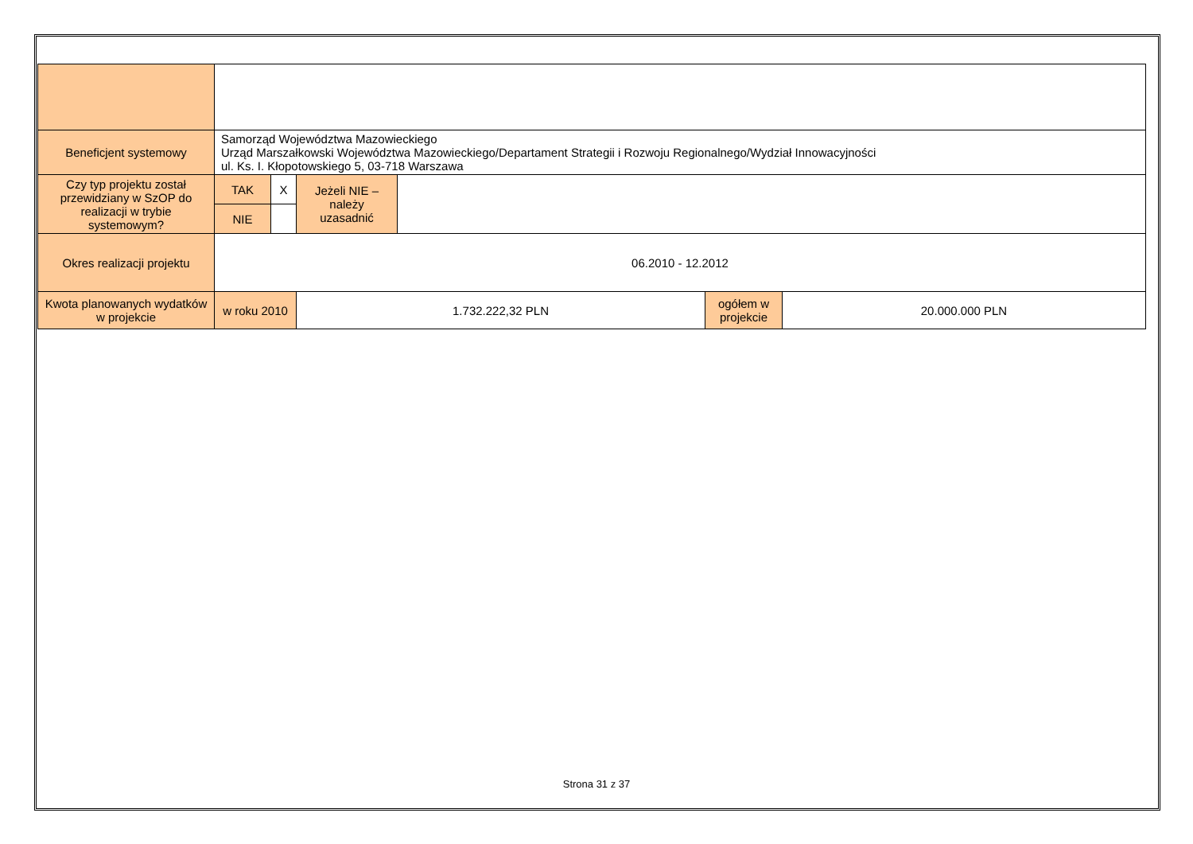| Beneficjent systemowy | Samorząd Województwa Mazowieckiego Urząd Marszałkowski Województwa Mazowieckiego/Departament Strategii i Rozwoju Regionalnego/Wydział Innowacyjności ul. Ks. I. Kłopotowskiego 5, 03-718 Warszawa | | | | | |
| Czy typ projektu został przewidziany w SzOP do realizacji w trybie systemowym? | TAK | X | Jeżeli NIE – należy uzasadnić | | | |
| | NIE | | | | | |
| Okres realizacji projektu | 06.2010 - 12.2012 | | | | | |
| Kwota planowanych wydatków w projekcie | w roku 2010 | | 1.732.222,32 PLN | | ogółem w projekcie | 20.000.000 PLN |
Strona 31 z 37